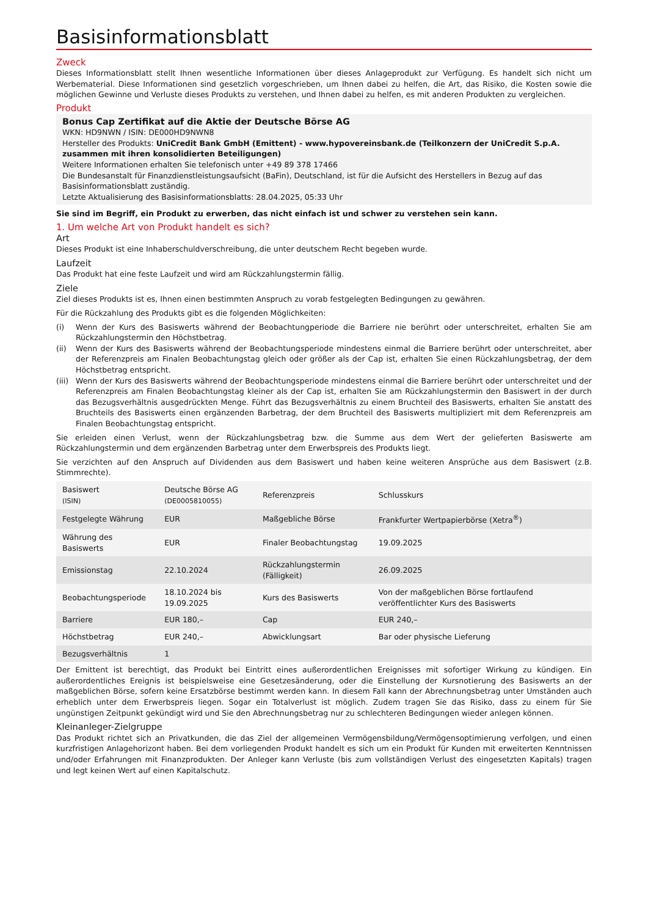Basisinformationsblatt
Zweck
Dieses Informationsblatt stellt Ihnen wesentliche Informationen über dieses Anlageprodukt zur Verfügung. Es handelt sich nicht um Werbematerial. Diese Informationen sind gesetzlich vorgeschrieben, um Ihnen dabei zu helfen, die Art, das Risiko, die Kosten sowie die möglichen Gewinne und Verluste dieses Produkts zu verstehen, und Ihnen dabei zu helfen, es mit anderen Produkten zu vergleichen.
Produkt
Bonus Cap Zertifikat auf die Aktie der Deutsche Börse AG
WKN: HD9NWN / ISIN: DE000HD9NWN8
Hersteller des Produkts: UniCredit Bank GmbH (Emittent) - www.hypovereinsbank.de (Teilkonzern der UniCredit S.p.A. zusammen mit ihren konsolidierten Beteiligungen)
Weitere Informationen erhalten Sie telefonisch unter +49 89 378 17466
Die Bundesanstalt für Finanzdienstleistungsaufsicht (BaFin), Deutschland, ist für die Aufsicht des Herstellers in Bezug auf das Basisinformationsblatt zuständig.
Letzte Aktualisierung des Basisinformationsblatts: 28.04.2025, 05:33 Uhr
Sie sind im Begriff, ein Produkt zu erwerben, das nicht einfach ist und schwer zu verstehen sein kann.
1. Um welche Art von Produkt handelt es sich?
Art
Dieses Produkt ist eine Inhaberschuldverschreibung, die unter deutschem Recht begeben wurde.
Laufzeit
Das Produkt hat eine feste Laufzeit und wird am Rückzahlungstermin fällig.
Ziele
Ziel dieses Produkts ist es, Ihnen einen bestimmten Anspruch zu vorab festgelegten Bedingungen zu gewähren.
Für die Rückzahlung des Produkts gibt es die folgenden Möglichkeiten:
(i) Wenn der Kurs des Basiswerts während der Beobachtungperiode die Barriere nie berührt oder unterschreitet, erhalten Sie am Rückzahlungstermin den Höchstbetrag.
(ii) Wenn der Kurs des Basiswerts während der Beobachtungsperiode mindestens einmal die Barriere berührt oder unterschreitet, aber der Referenzpreis am Finalen Beobachtungstag gleich oder größer als der Cap ist, erhalten Sie einen Rückzahlungsbetrag, der dem Höchstbetrag entspricht.
(iii)
Wenn der Kurs des Basiswerts während der Beobachtungsperiode mindestens einmal die Barriere berührt oder unterschreitet und der Referenzpreis am Finalen Beobachtungstag kleiner als der Cap ist, erhalten Sie am Rückzahlungstermin den Basiswert in der durch das Bezugsverhältnis ausgedrückten Menge. Führt das Bezugsverhältnis zu einem Bruchteil des Basiswerts, erhalten Sie anstatt des Bruchteils des Basiswerts einen ergänzenden Barbetrag, der dem Bruchteil des Basiswerts multipliziert mit dem Referenzpreis am Finalen Beobachtungstag entspricht.
Sie erleiden einen Verlust, wenn der Rückzahlungsbetrag bzw. die Summe aus dem Wert der gelieferten Basiswerte am Rückzahlungstermin und dem ergänzenden Barbetrag unter dem Erwerbspreis des Produkts liegt.
Sie verzichten auf den Anspruch auf Dividenden aus dem Basiswert und haben keine weiteren Ansprüche aus dem Basiswert (z.B. Stimmrechte).
| Basiswert (ISIN) | Deutsche Börse AG (DE0005810055) | Referenzpreis | Schlusskurs |
| Festgelegte Währung | EUR | Maßgebliche Börse | Frankfurter Wertpapierbörse (Xetra<sup>®</sup>) |
| Währung des Basiswerts | EUR | Finaler Beobachtungstag | 19.09.2025 |
| Emissionstag | 22.10.2024 | Rückzahlungstermin (Fälligkeit) | 26.09.2025 |
| Beobachtungsperiode | 18.10.2024 bis 19.09.2025 | Kurs des Basiswerts | Von der maßgeblichen Börse fortlaufend veröffentlichter Kurs des Basiswerts |
| Barriere | EUR 180,– | Cap | EUR 240,– |
| Höchstbetrag | EUR 240,– | Abwicklungsart | Bar oder physische Lieferung |
| Bezugsverhältnis | 1 | | |
Der Emittent ist berechtigt, das Produkt bei Eintritt eines außerordentlichen Ereignisses mit sofortiger Wirkung zu kündigen. Ein außerordentliches Ereignis ist beispielsweise eine Gesetzesänderung, oder die Einstellung der Kursnotierung des Basiswerts an der maßgeblichen Börse, sofern keine Ersatzbörse bestimmt werden kann. In diesem Fall kann der Abrechnungsbetrag unter Umständen auch erheblich unter dem Erwerbspreis liegen. Sogar ein Totalverlust ist möglich. Zudem tragen Sie das Risiko, dass zu einem für Sie ungünstigen Zeitpunkt gekündigt wird und Sie den Abrechnungsbetrag nur zu schlechteren Bedingungen wieder anlegen können.
Kleinanleger-Zielgruppe
Das Produkt richtet sich an Privatkunden, die das Ziel der allgemeinen Vermögensbildung/Vermögensoptimierung verfolgen, und einen kurzfristigen Anlagehorizont haben. Bei dem vorliegenden Produkt handelt es sich um ein Produkt für Kunden mit erweiterten Kenntnissen und/oder Erfahrungen mit Finanzprodukten. Der Anleger kann Verluste (bis zum vollständigen Verlust des eingesetzten Kapitals) tragen und legt keinen Wert auf einen Kapitalschutz.